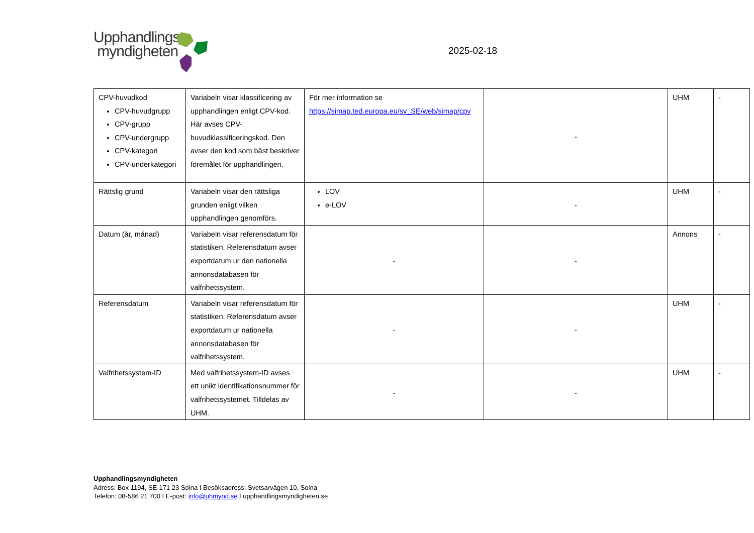Upphandlings
myndigheten
2025-02-18
| CPV-huvudkod CPV-huvudgrupp CPV-grupp CPV-undergrupp CPV-kategori CPV-underkategori | Variabeln visar klassificering av upphandlingen enligt CPV-kod. Här avses CPV-huvudklassificeringskod. Den avser den kod som bäst beskriver föremålet för upphandlingen. | För mer information se https://simap.ted.europa.eu/sv_SE/web/simap/cpv | - | UHM | - |
| Rättslig grund | Variabeln visar den rättsliga grunden enligt vilken upphandlingen genomförs. | LOV e-LOV | - | UHM | - |
| Datum (år, månad) | Variabeln visar referensdatum för statistiken. Referensdatum avser exportdatum ur den nationella annonsdatabasen för valfrihetssystem. | - | - | Annons | - |
| Referensdatum | Variabeln visar referensdatum för statistiken. Referensdatum avser exportdatum ur nationella annonsdatabasen för valfrihetssystem. | - | - | UHM | - |
| Valfrihetssystem-ID | Med valfrihetssystem-ID avses ett unikt identifikationsnummer för valfrihetssystemet. Tilldelas av UHM. | - | - | UHM | - |
Upphandlingsmyndigheten
Adress: Box 1194, SE-171 23 Solna I Besöksadress: Svetsarvägen 10, Solna
Telefon: 08-586 21 700 I E-post: info@uhmynd.se I upphandlingsmyndigheten.se